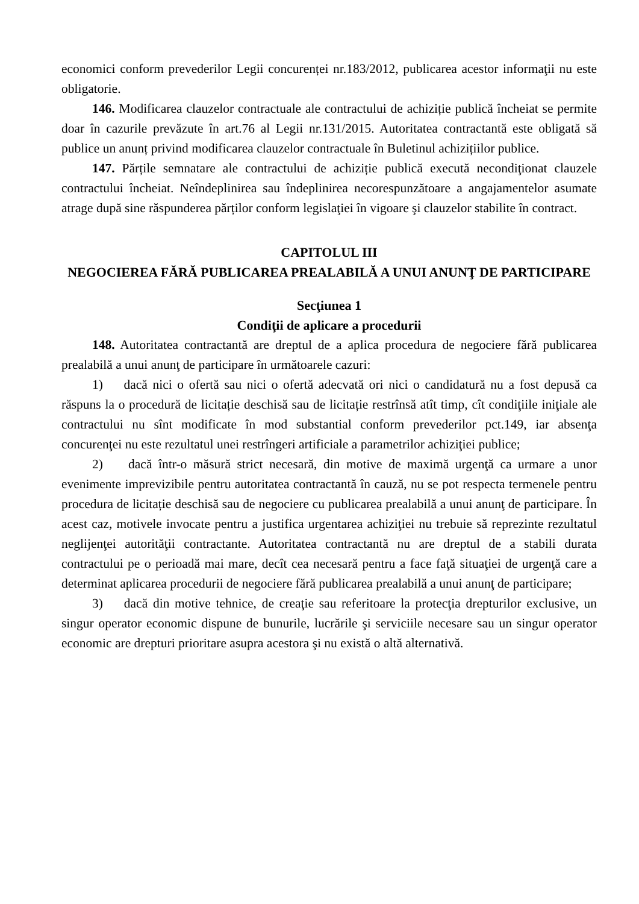economici conform prevederilor Legii concurenței nr.183/2012, publicarea acestor informaţii nu este obligatorie.
146. Modificarea clauzelor contractuale ale contractului de achiziție publică încheiat se permite doar în cazurile prevăzute în art.76 al Legii nr.131/2015. Autoritatea contractantă este obligată să publice un anunț privind modificarea clauzelor contractuale în Buletinul achizițiilor publice.
147. Părțile semnatare ale contractului de achiziție publică execută necondiţionat clauzele contractului încheiat. Neîndeplinirea sau îndeplinirea necorespunzătoare a angajamentelor asumate atrage după sine răspunderea părților conform legislaţiei în vigoare şi clauzelor stabilite în contract.
CAPITOLUL III
NEGOCIEREA FĂRĂ PUBLICAREA PREALABILĂ A UNUI ANUNŢ DE PARTICIPARE
Secţiunea 1
Condiţii de aplicare a procedurii
148. Autoritatea contractantă are dreptul de a aplica procedura de negociere fără publicarea prealabilă a unui anunţ de participare în următoarele cazuri:
1) dacă nici o ofertă sau nici o ofertă adecvată ori nici o candidatură nu a fost depusă ca răspuns la o procedură de licitație deschisă sau de licitație restrînsă atît timp, cît condiţiile iniţiale ale contractului nu sînt modificate în mod substantial conform prevederilor pct.149, iar absenţa concurenţei nu este rezultatul unei restrîngeri artificiale a parametrilor achiziţiei publice;
2) dacă într-o măsură strict necesară, din motive de maximă urgenţă ca urmare a unor evenimente imprevizibile pentru autoritatea contractantă în cauză, nu se pot respecta termenele pentru procedura de licitație deschisă sau de negociere cu publicarea prealabilă a unui anunţ de participare. În acest caz, motivele invocate pentru a justifica urgentarea achiziţiei nu trebuie să reprezinte rezultatul neglijenţei autorităţii contractante. Autoritatea contractantă nu are dreptul de a stabili durata contractului pe o perioadă mai mare, decît cea necesară pentru a face faţă situaţiei de urgenţă care a determinat aplicarea procedurii de negociere fără publicarea prealabilă a unui anunţ de participare;
3) dacă din motive tehnice, de creaţie sau referitoare la protecţia drepturilor exclusive, un singur operator economic dispune de bunurile, lucrările şi serviciile necesare sau un singur operator economic are drepturi prioritare asupra acestora şi nu există o altă alternativă.